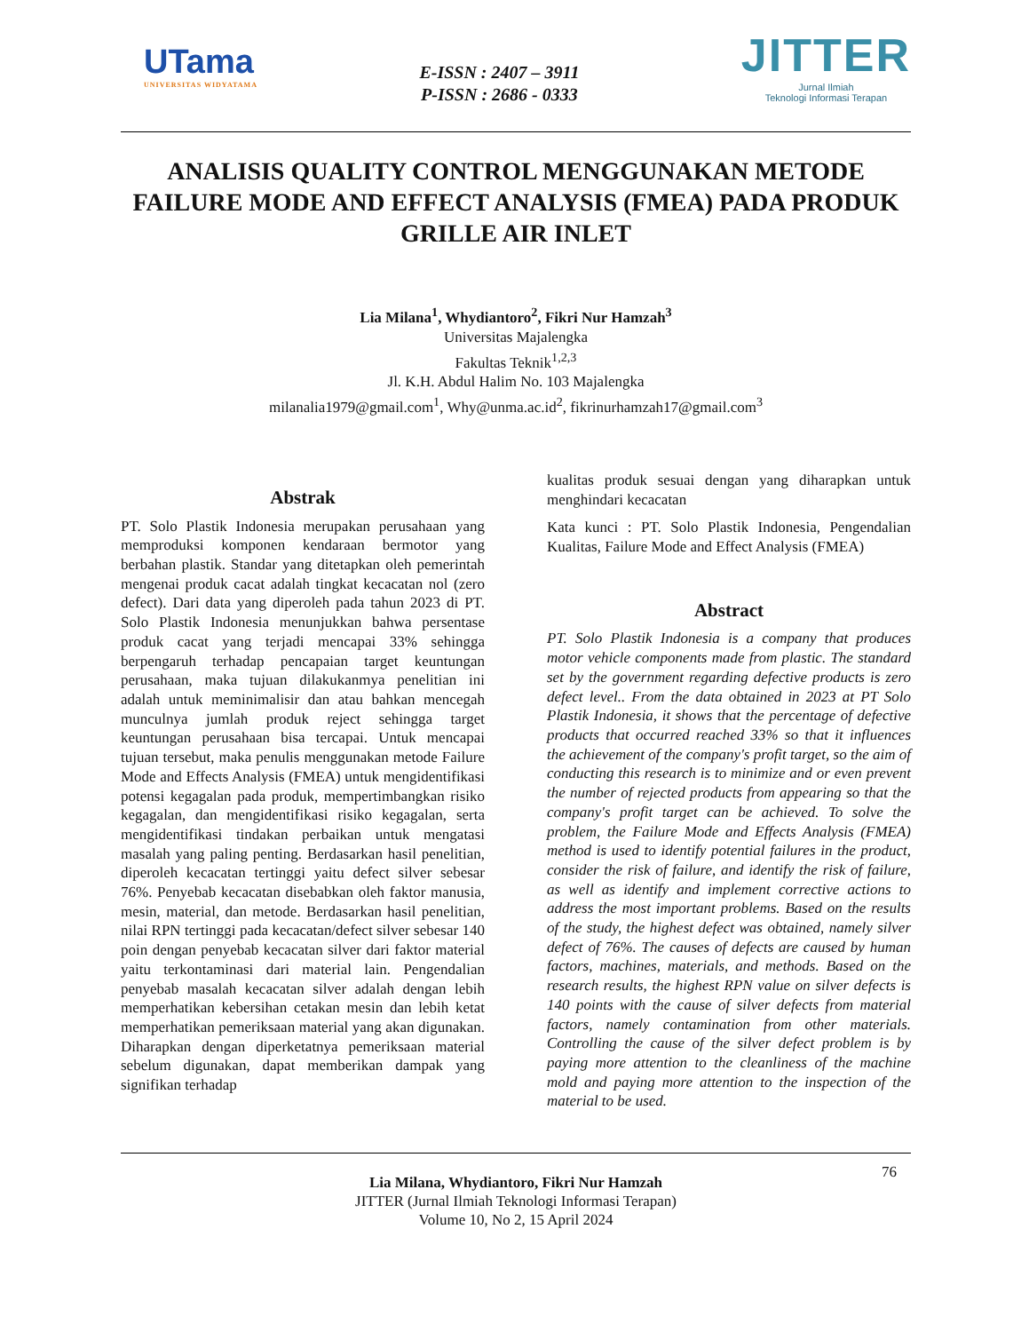UTama
UNIVERSITAS WIDYATAMA
E-ISSN : 2407 – 3911
P-ISSN : 2686 - 0333
JITTER
Jurnal Ilmiah
Teknologi Informasi Terapan
ANALISIS QUALITY CONTROL MENGGUNAKAN METODE FAILURE MODE AND EFFECT ANALYSIS (FMEA) PADA PRODUK GRILLE AIR INLET
Lia Milana<sup>1</sup>, Whydiantoro<sup>2</sup>, Fikri Nur Hamzah<sup>3</sup>
Universitas Majalengka
Fakultas Teknik<sup>1,2,3</sup>
Jl. K.H. Abdul Halim No. 103 Majalengka
milanalia1979@gmail.com<sup>1</sup>, Why@unma.ac.id<sup>2</sup>, fikrinurhamzah17@gmail.com<sup>3</sup>
Abstrak
PT. Solo Plastik Indonesia merupakan perusahaan yang memproduksi komponen kendaraan bermotor yang berbahan plastik. Standar yang ditetapkan oleh pemerintah mengenai produk cacat adalah tingkat kecacatan nol (zero defect). Dari data yang diperoleh pada tahun 2023 di PT. Solo Plastik Indonesia menunjukkan bahwa persentase produk cacat yang terjadi mencapai 33% sehingga berpengaruh terhadap pencapaian target keuntungan perusahaan, maka tujuan dilakukanmya penelitian ini adalah untuk meminimalisir dan atau bahkan mencegah munculnya jumlah produk reject sehingga target keuntungan perusahaan bisa tercapai. Untuk mencapai tujuan tersebut, maka penulis menggunakan metode Failure Mode and Effects Analysis (FMEA) untuk mengidentifikasi potensi kegagalan pada produk, mempertimbangkan risiko kegagalan, dan mengidentifikasi risiko kegagalan, serta mengidentifikasi tindakan perbaikan untuk mengatasi masalah yang paling penting. Berdasarkan hasil penelitian, diperoleh kecacatan tertinggi yaitu defect silver sebesar 76%. Penyebab kecacatan disebabkan oleh faktor manusia, mesin, material, dan metode. Berdasarkan hasil penelitian, nilai RPN tertinggi pada kecacatan/defect silver sebesar 140 poin dengan penyebab kecacatan silver dari faktor material yaitu terkontaminasi dari material lain. Pengendalian penyebab masalah kecacatan silver adalah dengan lebih memperhatikan kebersihan cetakan mesin dan lebih ketat memperhatikan pemeriksaan material yang akan digunakan. Diharapkan dengan diperketatnya pemeriksaan material sebelum digunakan, dapat memberikan dampak yang signifikan terhadap
kualitas produk sesuai dengan yang diharapkan untuk menghindari kecacatan
Kata kunci : PT. Solo Plastik Indonesia, Pengendalian Kualitas, Failure Mode and Effect Analysis (FMEA)
Abstract
PT. Solo Plastik Indonesia is a company that produces motor vehicle components made from plastic. The standard set by the government regarding defective products is zero defect level.. From the data obtained in 2023 at PT Solo Plastik Indonesia, it shows that the percentage of defective products that occurred reached 33% so that it influences the achievement of the company's profit target, so the aim of conducting this research is to minimize and or even prevent the number of rejected products from appearing so that the company's profit target can be achieved. To solve the problem, the Failure Mode and Effects Analysis (FMEA) method is used to identify potential failures in the product, consider the risk of failure, and identify the risk of failure, as well as identify and implement corrective actions to address the most important problems. Based on the results of the study, the highest defect was obtained, namely silver defect of 76%. The causes of defects are caused by human factors, machines, materials, and methods. Based on the research results, the highest RPN value on silver defects is 140 points with the cause of silver defects from material factors, namely contamination from other materials. Controlling the cause of the silver defect problem is by paying more attention to the cleanliness of the machine mold and paying more attention to the inspection of the material to be used.
76
Lia Milana, Whydiantoro, Fikri Nur Hamzah
JITTER (Jurnal Ilmiah Teknologi Informasi Terapan)
Volume 10, No 2, 15 April 2024